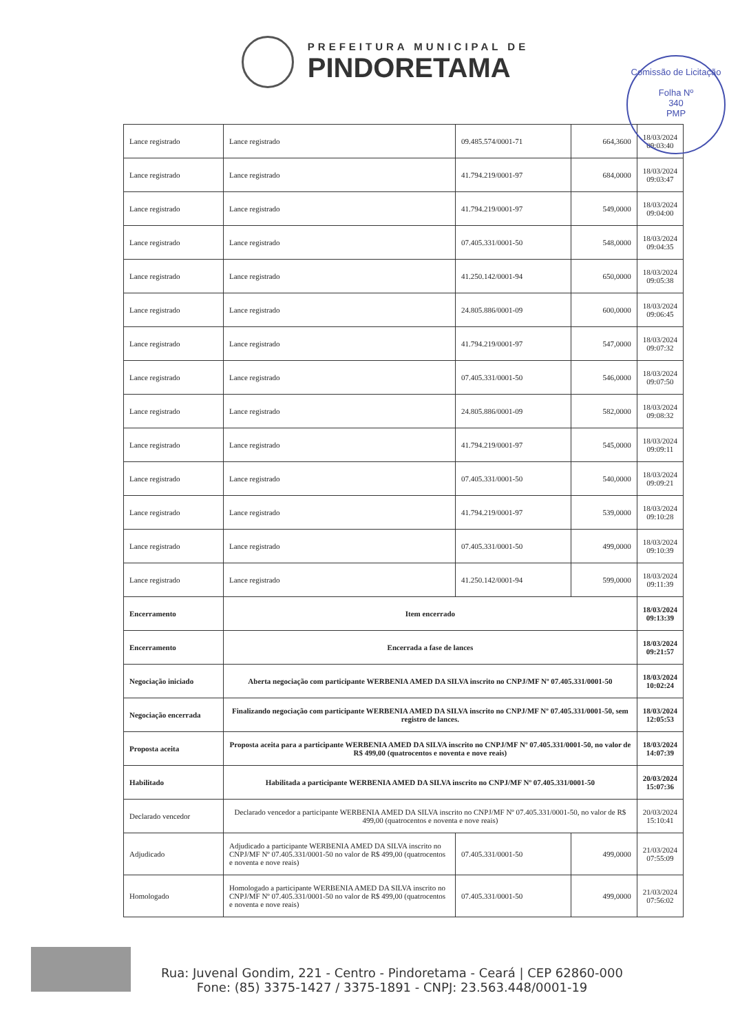PREFEITURA MUNICIPAL DE
PINDORETAMA
Comissão de Licitação
Folha Nº
340
PMP
| Lance registrado | Lance registrado | 09.485.574/0001-71 | 664,3600 | 18/03/2024 09:03:40 |
| Lance registrado | Lance registrado | 41.794.219/0001-97 | 684,0000 | 18/03/2024 09:03:47 |
| Lance registrado | Lance registrado | 41.794.219/0001-97 | 549,0000 | 18/03/2024 09:04:00 |
| Lance registrado | Lance registrado | 07.405.331/0001-50 | 548,0000 | 18/03/2024 09:04:35 |
| Lance registrado | Lance registrado | 41.250.142/0001-94 | 650,0000 | 18/03/2024 09:05:38 |
| Lance registrado | Lance registrado | 24.805.886/0001-09 | 600,0000 | 18/03/2024 09:06:45 |
| Lance registrado | Lance registrado | 41.794.219/0001-97 | 547,0000 | 18/03/2024 09:07:32 |
| Lance registrado | Lance registrado | 07.405.331/0001-50 | 546,0000 | 18/03/2024 09:07:50 |
| Lance registrado | Lance registrado | 24.805.886/0001-09 | 582,0000 | 18/03/2024 09:08:32 |
| Lance registrado | Lance registrado | 41.794.219/0001-97 | 545,0000 | 18/03/2024 09:09:11 |
| Lance registrado | Lance registrado | 07.405.331/0001-50 | 540,0000 | 18/03/2024 09:09:21 |
| Lance registrado | Lance registrado | 41.794.219/0001-97 | 539,0000 | 18/03/2024 09:10:28 |
| Lance registrado | Lance registrado | 07.405.331/0001-50 | 499,0000 | 18/03/2024 09:10:39 |
| Lance registrado | Lance registrado | 41.250.142/0001-94 | 599,0000 | 18/03/2024 09:11:39 |
| Encerramento | Item encerrado | | | 18/03/2024 09:13:39 |
| Encerramento | Encerrada a fase de lances | | | 18/03/2024 09:21:57 |
| Negociação iniciado | Aberta negociação com participante WERBENIA AMED DA SILVA inscrito no CNPJ/MF Nº 07.405.331/0001-50 | | | 18/03/2024 10:02:24 |
| Negociação encerrada | Finalizando negociação com participante WERBENIA AMED DA SILVA inscrito no CNPJ/MF Nº 07.405.331/0001-50, sem registro de lances. | | | 18/03/2024 12:05:53 |
| Proposta aceita | Proposta aceita para a participante WERBENIA AMED DA SILVA inscrito no CNPJ/MF Nº 07.405.331/0001-50, no valor de R$ 499,00 (quatrocentos e noventa e nove reais) | | | 18/03/2024 14:07:39 |
| Habilitado | Habilitada a participante WERBENIA AMED DA SILVA inscrito no CNPJ/MF Nº 07.405.331/0001-50 | | | 20/03/2024 15:07:36 |
| Declarado vencedor | Declarado vencedor a participante WERBENIA AMED DA SILVA inscrito no CNPJ/MF Nº 07.405.331/0001-50, no valor de R$ 499,00 (quatrocentos e noventa e nove reais) | | | 20/03/2024 15:10:41 |
| Adjudicado | Adjudicado a participante WERBENIA AMED DA SILVA inscrito no CNPJ/MF Nº 07.405.331/0001-50 no valor de R$ 499,00 (quatrocentos e noventa e nove reais) | 07.405.331/0001-50 | 499,0000 | 21/03/2024 07:55:09 |
| Homologado | Homologado a participante WERBENIA AMED DA SILVA inscrito no CNPJ/MF Nº 07.405.331/0001-50 no valor de R$ 499,00 (quatrocentos e noventa e nove reais) | 07.405.331/0001-50 | 499,0000 | 21/03/2024 07:56:02 |
Rua: Juvenal Gondim, 221 - Centro - Pindoretama - Ceará | CEP 62860-000
Fone: (85) 3375-1427 / 3375-1891 - CNPJ: 23.563.448/0001-19